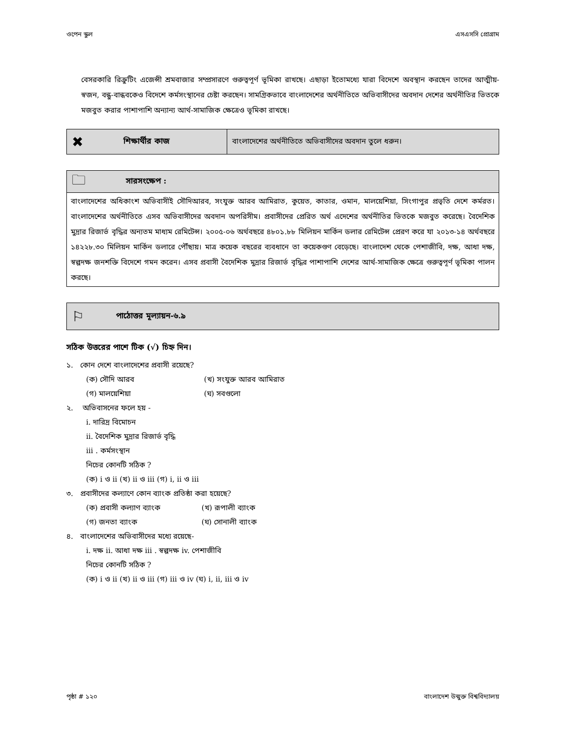ওপেন স্কুল এসএসসি প্রোগ্রাম
বেসরকারি রিক্রুটিং এজেন্সী শ্রমবাজার সম্প্রসারণে গুরুত্বপূর্ণ ভূমিকা রাখছে। এছাড়া ইতোমধ্যে যারা বিদেশে অবস্থান করছেন তাদের আত্মীয়-স্বজন, বন্ধু-বান্ধবকেও বিদেশে কর্মসংস্থানের চেষ্টা করছেন। সামগ্রিকভাবে বাংলাদেশের অর্থনীতিতে অভিবাসীদের অবদান দেশের অর্থনীতির ভিতকে মজবুত করার পাশাপাশি অন্যান্য আর্থ-সামাজিক ক্ষেত্রেও ভূমিকা রাখছে।
✖
শিক্ষার্থীর কাজ
বাংলাদেশের অর্থনীতিতে অভিবাসীদের অবদান তুলে ধরুন।
🗀
সারসংক্ষেপ :
বাংলাদেশের অধিকাংশ অভিবাসীই সৌদিআরব, সংযুক্ত আরব আমিরাত, কুয়েত, কাতার, ওমান, মালয়েশিয়া, সিংগাপুর প্রভৃতি দেশে কর্মরত। বাংলাদেশের অর্থনীতিতে এসব অভিবাসীদের অবদান অপরিসীম। প্রবাসীদের প্রেরিত অর্থ এদেশের অর্থনীতির ভিতকে মজবুত করেছে। বৈদেশিক মুদ্রার রিজার্ভ বৃদ্ধির অন্যতম মাধ্যম রেমিটেন্স। ২০০৫-০৬ অর্থবছরে ৪৮০১.৮৮ মিলিয়ন মার্কিন ডলার রেমিটেন্স প্রেরণ করে যা ২০১৩-১৪ অর্থবছরে ১৪২২৮.৩০ মিলিয়ন মার্কিন ডলারে পৌঁছায়। মাত্র কয়েক বছরের ব্যবধানে তা কয়েকগুণ বেড়েছে। বাংলাদেশ থেকে পেশাজীবি, দক্ষ, আধা দক্ষ, স্বল্পদক্ষ জনশক্তি বিদেশে গমন করেন। এসব প্রবাসী বৈদেশিক মুদ্রার রিজার্ভ বৃদ্ধির পাশাপাশি দেশের আর্থ-সামাজিক ক্ষেত্রে গুরুত্বপূর্ণ ভূমিকা পালন করছে।
⚐
পাঠোত্তর মূল্যায়ন-৬.৯
সঠিক উত্তরের পাশে টিক (√) চিহ্ন দিন।
১. কোন দেশে বাংলাদেশের প্রবাসী রয়েছে?
(ক) সৌদি আরব (খ) সংযুক্ত আরব আমিরাত
(গ) মালয়েশিয়া (ঘ) সবগুলো
২. অভিবাসনের ফলে হয় -
i. দারিদ্র বিমোচন
ii. বৈদেশিক মুদ্রার রিজার্ভ বৃদ্ধি
iii . কর্মসংস্থান
নিচের কোনটি সঠিক ?
(ক) i ও ii (খ) ii ও iii (গ) i, ii ও iii
৩. প্রবাসীদের কল্যাণে কোন ব্যাংক প্রতিষ্ঠা করা হয়েছে?
(ক) প্রবাসী কল্যাণ ব্যাংক (খ) রূপালী ব্যাংক
(গ) জনতা ব্যাংক (ঘ) সোনালী ব্যাংক
৪. বাংলাদেশের অভিবাসীদের মধ্যে রয়েছে-
i. দক্ষ ii. আধা দক্ষ iii . স্বল্পদক্ষ iv. পেশাজীবি
নিচের কোনটি সঠিক ?
(ক) i ও ii (খ) ii ও iii (গ) iii ও iv (ঘ) i, ii, iii ও iv
পৃষ্ঠা # ১২০ বাংলাদেশ উন্মুক্ত বিশ্ববিদ্যালয়